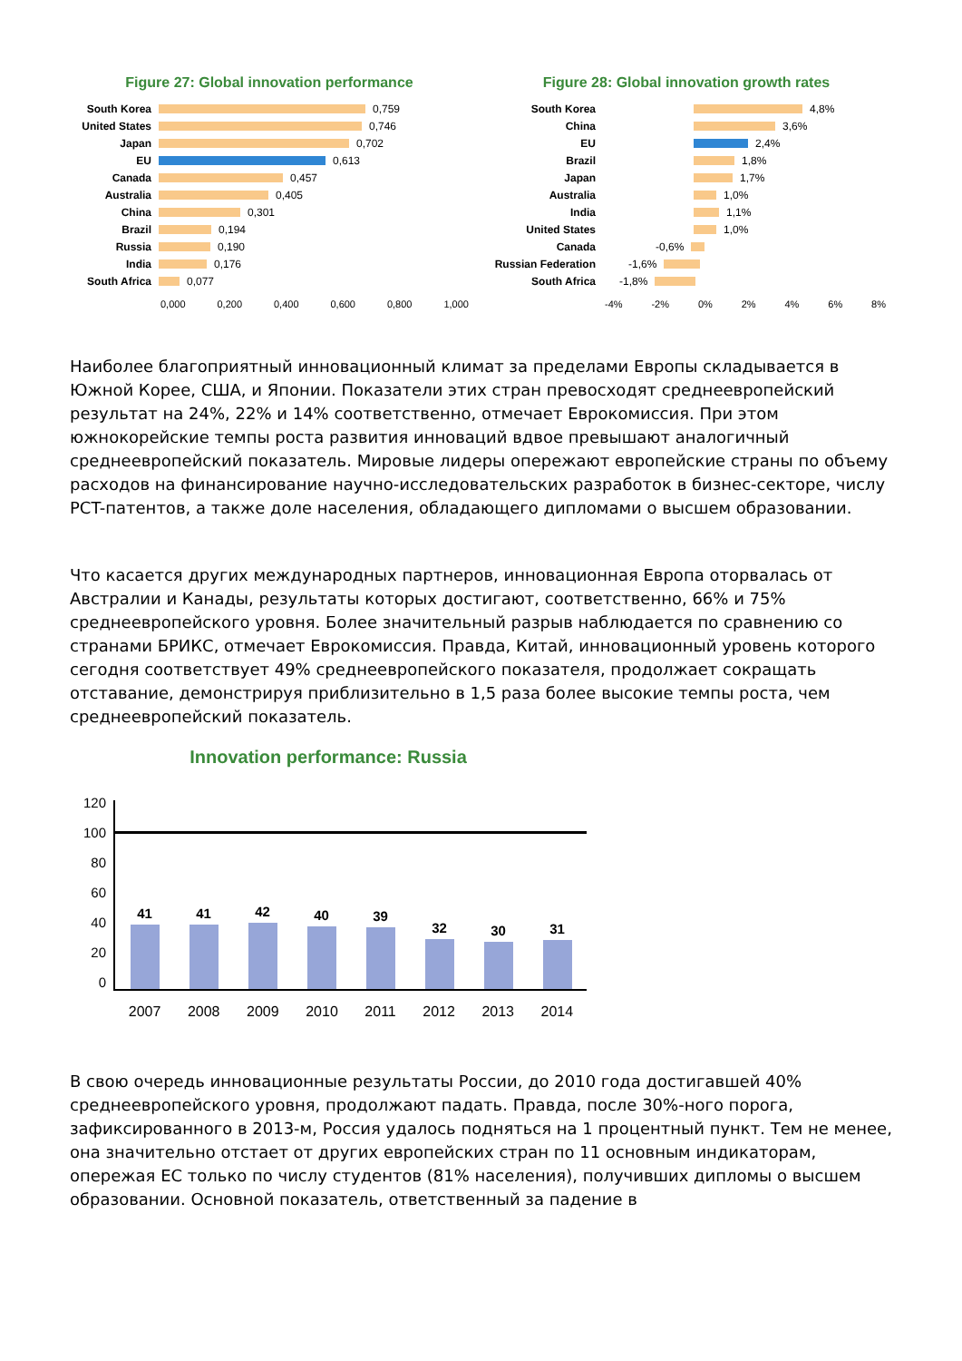Figure 27: Global innovation performance
South Korea 0,759
United States 0,746
Japan 0,702
EU 0,613
Canada 0,457
Australia 0,405
China 0,301
Brazil 0,194
Russia 0,190
India 0,176
South Africa 0,077
0,000 0,200 0,400 0,600 0,800 1,000
Figure 28: Global innovation growth rates
South Korea 4,8%
China 3,6%
EU 2,4%
Brazil 1,8%
Japan 1,7%
Australia 1,0%
India 1,1%
United States 1,0%
Canada -0,6%
Russian Federation -1,6%
South Africa -1,8%
-4% -2% 0% 2% 4% 6% 8%
Наиболее благоприятный инновационный климат за пределами Европы складывается в Южной Корее, США, и Японии. Показатели этих стран превосходят среднеевропейский результат на 24%, 22% и 14% соответственно, отмечает Еврокомиссия. При этом южнокорейские темпы роста развития инноваций вдвое превышают аналогичный среднеевропейский показатель. Мировые лидеры опережают европейские страны по объему расходов на финансирование научно-исследовательских разработок в бизнес-секторе, числу PCT-патентов, а также доле населения, обладающего дипломами о высшем образовании.
Что касается других международных партнеров, инновационная Европа оторвалась от Австралии и Канады, результаты которых достигают, соответственно, 66% и 75% среднеевропейского уровня. Более значительный разрыв наблюдается по сравнению со странами БРИКС, отмечает Еврокомиссия. Правда, Китай, инновационный уровень которого сегодня соответствует 49% среднеевропейского показателя, продолжает сокращать отставание, демонстрируя приблизительно в 1,5 раза более высокие темпы роста, чем среднеевропейский показатель.
Innovation performance: Russia
120
100
80
60
40
20
0
41
41
42
40
39
32
30
31
2007 2008 2009 2010 2011 2012 2013 2014
В свою очередь инновационные результаты России, до 2010 года достигавшей 40% среднеевропейского уровня, продолжают падать. Правда, после 30%-ного порога, зафиксированного в 2013-м, Россия удалось подняться на 1 процентный пункт. Тем не менее, она значительно отстает от других европейских стран по 11 основным индикаторам, опережая ЕС только по числу студентов (81% населения), получивших дипломы о высшем образовании. Основной показатель, ответственный за падение в